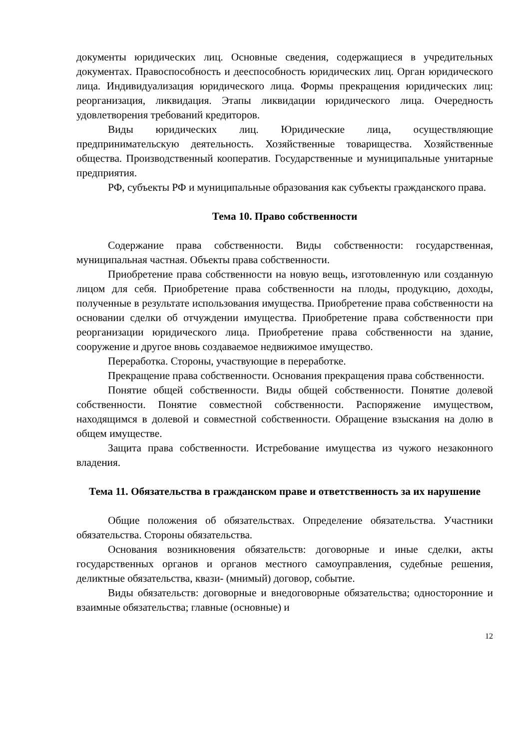документы юридических лиц. Основные сведения, содержащиеся в учредительных документах. Правоспособность и дееспособность юридических лиц. Орган юридического лица. Индивидуализация юридического лица. Формы прекращения юридических лиц: реорганизация, ликвидация. Этапы ликвидации юридического лица. Очередность удовлетворения требований кредиторов.
Виды юридических лиц. Юридические лица, осуществляющие предпринимательскую деятельность. Хозяйственные товарищества. Хозяйственные общества. Производственный кооператив. Государственные и муниципальные унитарные предприятия.
РФ, субъекты РФ и муниципальные образования как субъекты гражданского права.
Тема 10. Право собственности
Содержание права собственности. Виды собственности: государственная, муниципальная частная. Объекты права собственности.
Приобретение права собственности на новую вещь, изготовленную или созданную лицом для себя. Приобретение права собственности на плоды, продукцию, доходы, полученные в результате использования имущества. Приобретение права собственности на основании сделки об отчуждении имущества. Приобретение права собственности при реорганизации юридического лица. Приобретение права собственности на здание, сооружение и другое вновь создаваемое недвижимое имущество.
Переработка. Стороны, участвующие в переработке.
Прекращение права собственности. Основания прекращения права собственности.
Понятие общей собственности. Виды общей собственности. Понятие долевой собственности. Понятие совместной собственности. Распоряжение имуществом, находящимся в долевой и совместной собственности. Обращение взыскания на долю в общем имуществе.
Защита права собственности. Истребование имущества из чужого незаконного владения.
Тема 11. Обязательства в гражданском праве и ответственность за их нарушение
Общие положения об обязательствах. Определение обязательства. Участники обязательства. Стороны обязательства.
Основания возникновения обязательств: договорные и иные сделки, акты государственных органов и органов местного самоуправления, судебные решения, деликтные обязательства, квази- (мнимый) договор, событие.
Виды обязательств: договорные и внедоговорные обязательства; односторонние и взаимные обязательства; главные (основные) и
12